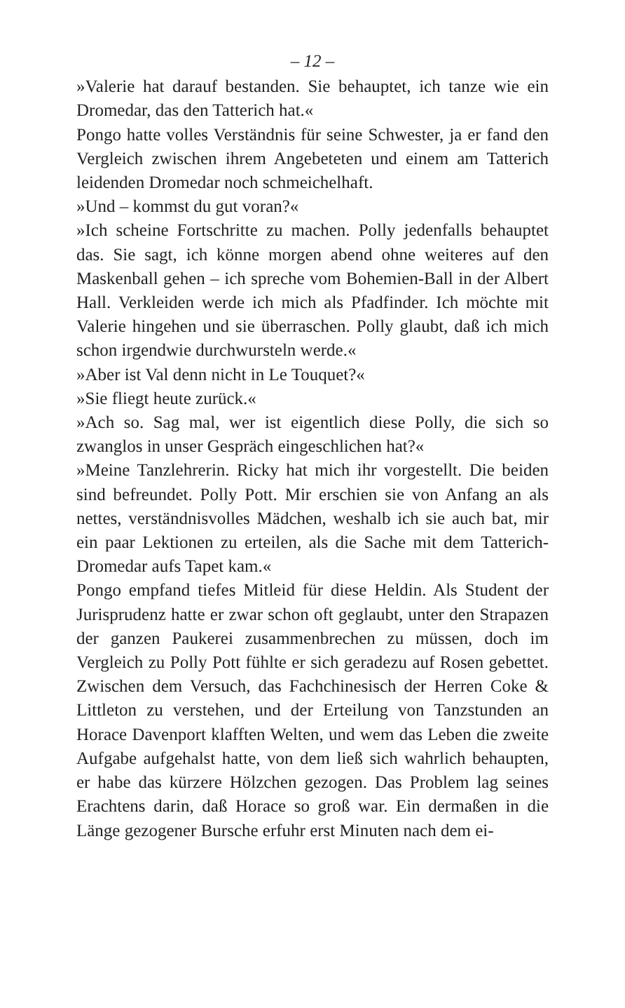– 12 –
»Valerie hat darauf bestanden. Sie behauptet, ich tanze wie ein Dromedar, das den Tatterich hat.«
Pongo hatte volles Verständnis für seine Schwester, ja er fand den Vergleich zwischen ihrem Angebeteten und einem am Tatterich leidenden Dromedar noch schmeichelhaft.
»Und – kommst du gut voran?«
»Ich scheine Fortschritte zu machen. Polly jedenfalls behauptet das. Sie sagt, ich könne morgen abend ohne weiteres auf den Maskenball gehen – ich spreche vom Bohemien-Ball in der Albert Hall. Verkleiden werde ich mich als Pfadfinder. Ich möchte mit Valerie hingehen und sie überraschen. Polly glaubt, daß ich mich schon irgendwie durchwursteln werde.«
»Aber ist Val denn nicht in Le Touquet?«
»Sie fliegt heute zurück.«
»Ach so. Sag mal, wer ist eigentlich diese Polly, die sich so zwanglos in unser Gespräch eingeschlichen hat?«
»Meine Tanzlehrerin. Ricky hat mich ihr vorgestellt. Die beiden sind befreundet. Polly Pott. Mir erschien sie von Anfang an als nettes, verständnisvolles Mädchen, weshalb ich sie auch bat, mir ein paar Lektionen zu erteilen, als die Sache mit dem Tatterich-Dromedar aufs Tapet kam.«
Pongo empfand tiefes Mitleid für diese Heldin. Als Student der Jurisprudenz hatte er zwar schon oft geglaubt, unter den Strapazen der ganzen Paukerei zusammenbrechen zu müssen, doch im Vergleich zu Polly Pott fühlte er sich geradezu auf Rosen gebettet. Zwischen dem Versuch, das Fachchinesisch der Herren Coke & Littleton zu verstehen, und der Erteilung von Tanzstunden an Horace Davenport klafften Welten, und wem das Leben die zweite Aufgabe aufgehalst hatte, von dem ließ sich wahrlich behaupten, er habe das kürzere Hölzchen gezogen. Das Problem lag seines Erachtens darin, daß Horace so groß war. Ein dermaßen in die Länge gezogener Bursche erfuhr erst Minuten nach dem ei-